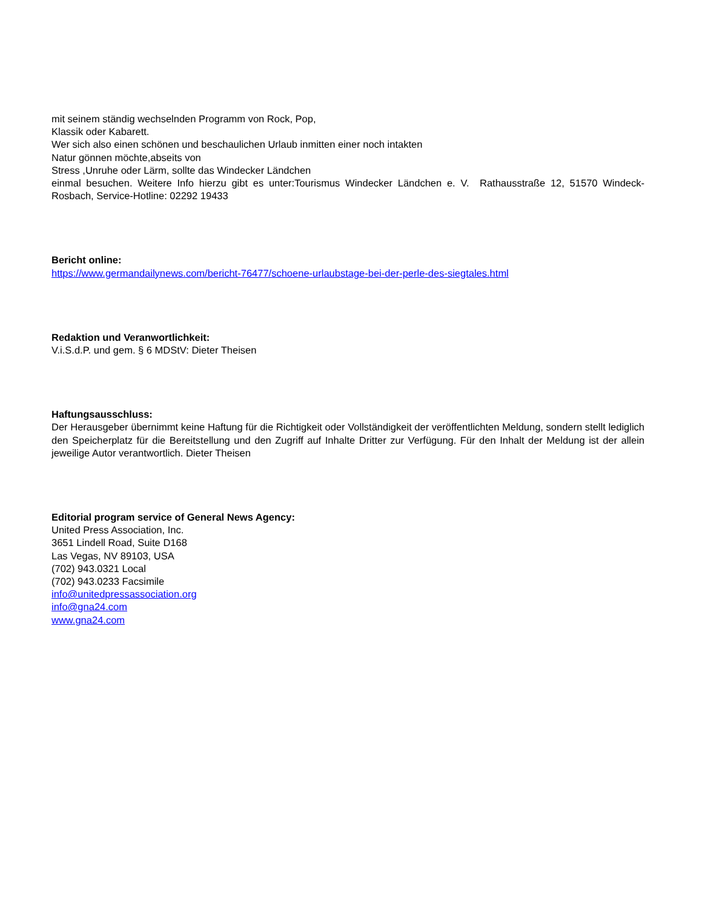mit seinem ständig wechselnden Programm von Rock, Pop,
Klassik oder Kabarett.
Wer sich also einen schönen und beschaulichen Urlaub inmitten einer noch intakten
Natur gönnen möchte,abseits von
Stress ,Unruhe oder Lärm, sollte das Windecker Ländchen
einmal besuchen. Weitere Info hierzu gibt es unter:Tourismus Windecker Ländchen e. V. Rathausstraße 12, 51570 Windeck-Rosbach, Service-Hotline: 02292 19433
Bericht online:
https://www.germandailynews.com/bericht-76477/schoene-urlaubstage-bei-der-perle-des-siegtales.html
Redaktion und Veranwortlichkeit:
V.i.S.d.P. und gem. § 6 MDStV: Dieter Theisen
Haftungsausschluss:
Der Herausgeber übernimmt keine Haftung für die Richtigkeit oder Vollständigkeit der veröffentlichten Meldung, sondern stellt lediglich den Speicherplatz für die Bereitstellung und den Zugriff auf Inhalte Dritter zur Verfügung. Für den Inhalt der Meldung ist der allein jeweilige Autor verantwortlich. Dieter Theisen
Editorial program service of General News Agency:
United Press Association, Inc.
3651 Lindell Road, Suite D168
Las Vegas, NV 89103, USA
(702) 943.0321 Local
(702) 943.0233 Facsimile
info@unitedpressassociation.org
info@gna24.com
www.gna24.com